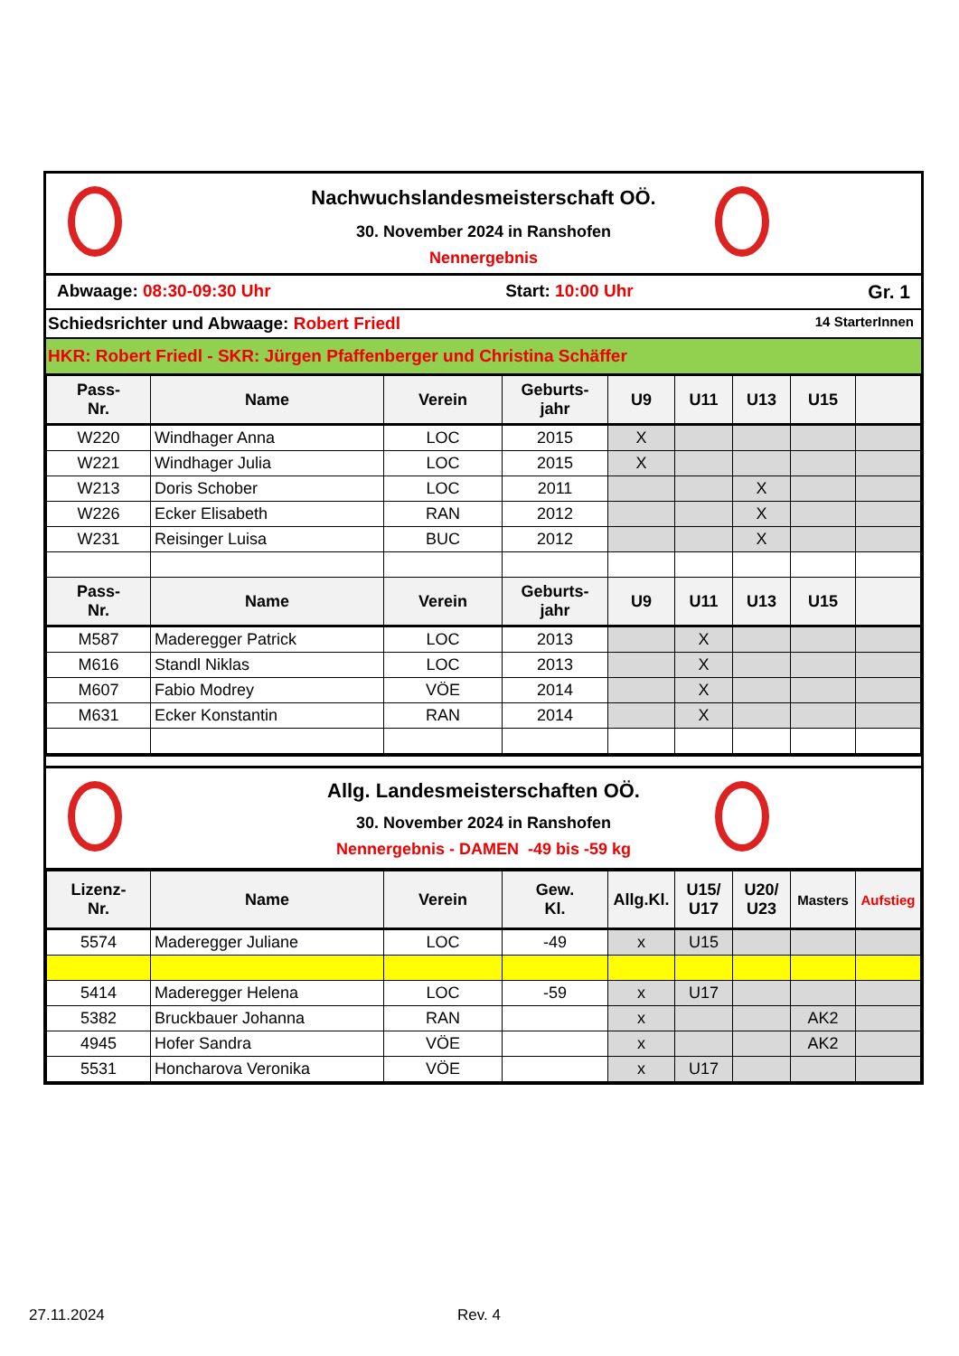Nachwuchslandesmeisterschaft OÖ.
30. November 2024 in Ranshofen
Nennergebnis
Abwaage: 08:30-09:30 Uhr Start: 10:00 Uhr Gr. 1
Schiedsrichter und Abwaage: Robert Friedl 14 StarterInnen
HKR: Robert Friedl - SKR: Jürgen Pfaffenberger und Christina Schäffer
| Pass- Nr. | Name | Verein | Geburts- jahr | U9 | U11 | U13 | U15 | |
| --- | --- | --- | --- | --- | --- | --- | --- | --- |
| W220 | Windhager Anna | LOC | 2015 | X | | | | |
| W221 | Windhager Julia | LOC | 2015 | X | | | | |
| W213 | Doris Schober | LOC | 2011 | | | X | | |
| W226 | Ecker Elisabeth | RAN | 2012 | | | X | | |
| W231 | Reisinger Luisa | BUC | 2012 | | | X | | |
| Pass- Nr. | Name | Verein | Geburts- jahr | U9 | U11 | U13 | U15 | |
| M587 | Maderegger Patrick | LOC | 2013 | | X | | | |
| M616 | Standl Niklas | LOC | 2013 | | X | | | |
| M607 | Fabio Modrey | VÖE | 2014 | | X | | | |
| M631 | Ecker Konstantin | RAN | 2014 | | X | | | |
Allg. Landesmeisterschaften OÖ.
30. November 2024 in Ranshofen
Nennergebnis - DAMEN -49 bis -59 kg
| Lizenz- Nr. | Name | Verein | Gew. Kl. | Allg.Kl. | U15/ U17 | U20/ U23 | Masters | Aufstieg |
| --- | --- | --- | --- | --- | --- | --- | --- | --- |
| 5574 | Maderegger Juliane | LOC | -49 | x | U15 | | | |
| 5414 | Maderegger Helena | LOC | -59 | x | U17 | | | |
| 5382 | Bruckbauer Johanna | RAN | | x | | | AK2 | |
| 4945 | Hofer Sandra | VÖE | | x | | | AK2 | |
| 5531 | Honcharova Veronika | VÖE | | x | U17 | | | |
27.11.2024 Rev. 4